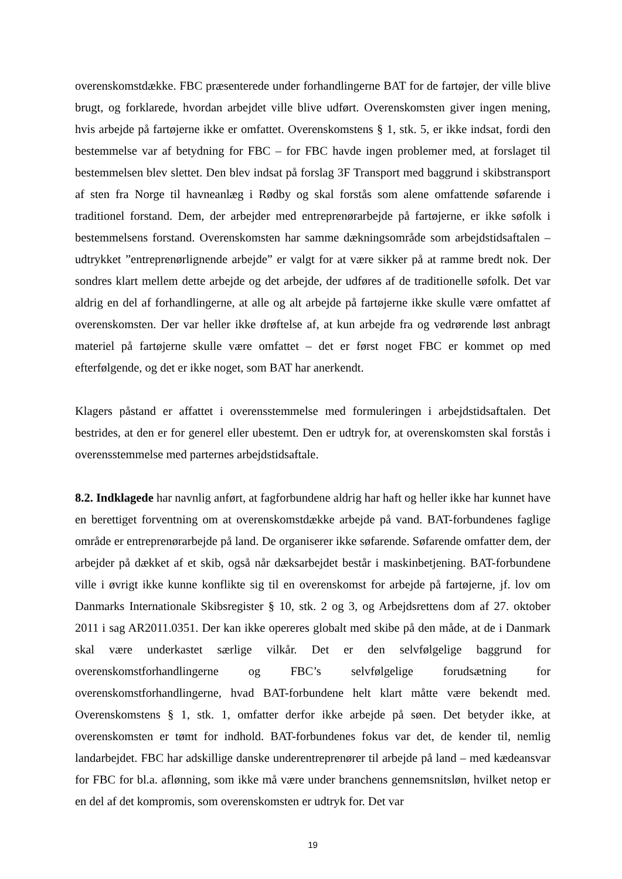overenskomstdække. FBC præsenterede under forhandlingerne BAT for de fartøjer, der ville blive brugt, og forklarede, hvordan arbejdet ville blive udført. Overenskomsten giver ingen mening, hvis arbejde på fartøjerne ikke er omfattet. Overenskomstens § 1, stk. 5, er ikke indsat, fordi den bestemmelse var af betydning for FBC – for FBC havde ingen problemer med, at forslaget til bestemmelsen blev slettet. Den blev indsat på forslag 3F Transport med baggrund i skibstransport af sten fra Norge til havneanlæg i Rødby og skal forstås som alene omfattende søfarende i traditionel forstand. Dem, der arbejder med entreprenørarbejde på fartøjerne, er ikke søfolk i bestemmelsens forstand. Overenskomsten har samme dækningsområde som arbejdstidsaftalen – udtrykket ”entreprenørlignende arbejde” er valgt for at være sikker på at ramme bredt nok. Der sondres klart mellem dette arbejde og det arbejde, der udføres af de traditionelle søfolk. Det var aldrig en del af forhandlingerne, at alle og alt arbejde på fartøjerne ikke skulle være omfattet af overenskomsten. Der var heller ikke drøftelse af, at kun arbejde fra og vedrørende løst anbragt materiel på fartøjerne skulle være omfattet – det er først noget FBC er kommet op med efterfølgende, og det er ikke noget, som BAT har anerkendt.
Klagers påstand er affattet i overensstemmelse med formuleringen i arbejdstidsaftalen. Det bestrides, at den er for generel eller ubestemt. Den er udtryk for, at overenskomsten skal forstås i overensstemmelse med parternes arbejdstidsaftale.
8.2. Indklagede har navnlig anført, at fagforbundene aldrig har haft og heller ikke har kunnet have en berettiget forventning om at overenskomstdække arbejde på vand. BAT-forbundenes faglige område er entreprenørarbejde på land. De organiserer ikke søfarende. Søfarende omfatter dem, der arbejder på dækket af et skib, også når dæksarbejdet består i maskinbetjening. BAT-forbundene ville i øvrigt ikke kunne konflikte sig til en overenskomst for arbejde på fartøjerne, jf. lov om Danmarks Internationale Skibsregister § 10, stk. 2 og 3, og Arbejdsrettens dom af 27. oktober 2011 i sag AR2011.0351. Der kan ikke opereres globalt med skibe på den måde, at de i Danmark skal være underkastet særlige vilkår. Det er den selvfølgelige baggrund for overenskomstforhandlingerne og FBC’s selvfølgelige forudsætning for overenskomstforhandlingerne, hvad BAT-forbundene helt klart måtte være bekendt med. Overenskomstens § 1, stk. 1, omfatter derfor ikke arbejde på søen. Det betyder ikke, at overenskomsten er tømt for indhold. BAT-forbundenes fokus var det, de kender til, nemlig landarbejdet. FBC har adskillige danske underentreprenører til arbejde på land – med kædeansvar for FBC for bl.a. aflønning, som ikke må være under branchens gennemsnitsløn, hvilket netop er en del af det kompromis, som overenskomsten er udtryk for. Det var
19